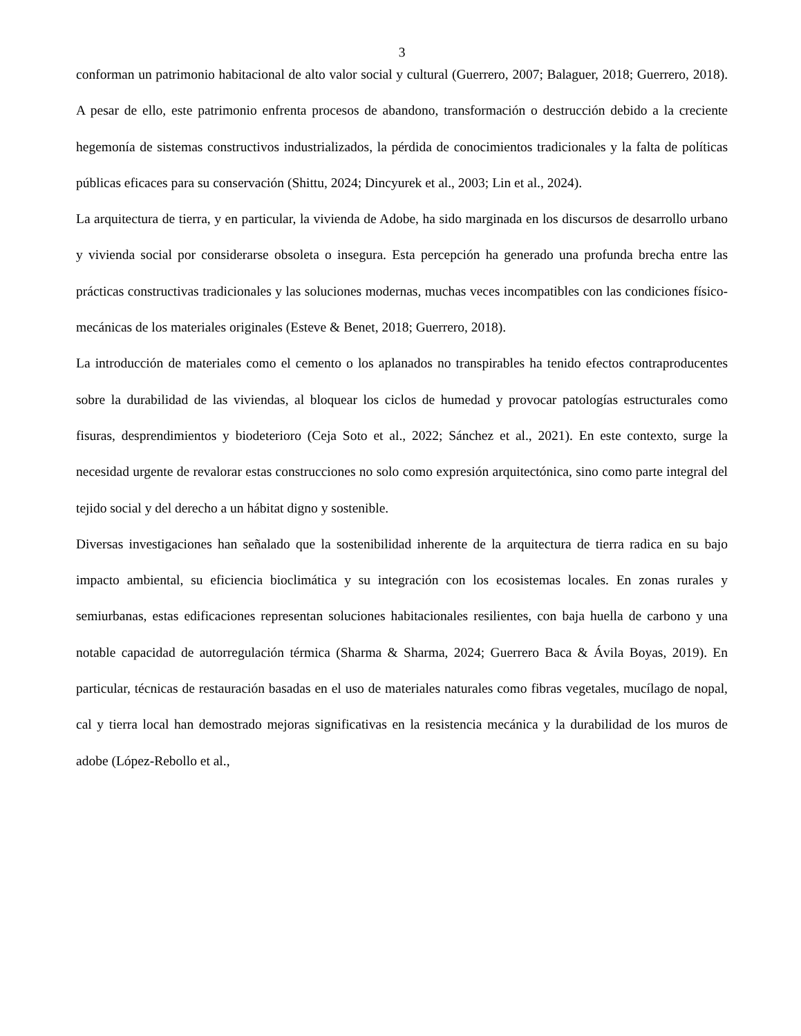3
conforman un patrimonio habitacional de alto valor social y cultural (Guerrero, 2007; Balaguer, 2018; Guerrero, 2018). A pesar de ello, este patrimonio enfrenta procesos de abandono, transformación o destrucción debido a la creciente hegemonía de sistemas constructivos industrializados, la pérdida de conocimientos tradicionales y la falta de políticas públicas eficaces para su conservación (Shittu, 2024; Dincyurek et al., 2003; Lin et al., 2024).
La arquitectura de tierra, y en particular, la vivienda de Adobe, ha sido marginada en los discursos de desarrollo urbano y vivienda social por considerarse obsoleta o insegura. Esta percepción ha generado una profunda brecha entre las prácticas constructivas tradicionales y las soluciones modernas, muchas veces incompatibles con las condiciones físico-mecánicas de los materiales originales (Esteve & Benet, 2018; Guerrero, 2018).
La introducción de materiales como el cemento o los aplanados no transpirables ha tenido efectos contraproducentes sobre la durabilidad de las viviendas, al bloquear los ciclos de humedad y provocar patologías estructurales como fisuras, desprendimientos y biodeterioro (Ceja Soto et al., 2022; Sánchez et al., 2021). En este contexto, surge la necesidad urgente de revalorar estas construcciones no solo como expresión arquitectónica, sino como parte integral del tejido social y del derecho a un hábitat digno y sostenible.
Diversas investigaciones han señalado que la sostenibilidad inherente de la arquitectura de tierra radica en su bajo impacto ambiental, su eficiencia bioclimática y su integración con los ecosistemas locales. En zonas rurales y semiurbanas, estas edificaciones representan soluciones habitacionales resilientes, con baja huella de carbono y una notable capacidad de autorregulación térmica (Sharma & Sharma, 2024; Guerrero Baca & Ávila Boyas, 2019). En particular, técnicas de restauración basadas en el uso de materiales naturales como fibras vegetales, mucílago de nopal, cal y tierra local han demostrado mejoras significativas en la resistencia mecánica y la durabilidad de los muros de adobe (López-Rebollo et al.,